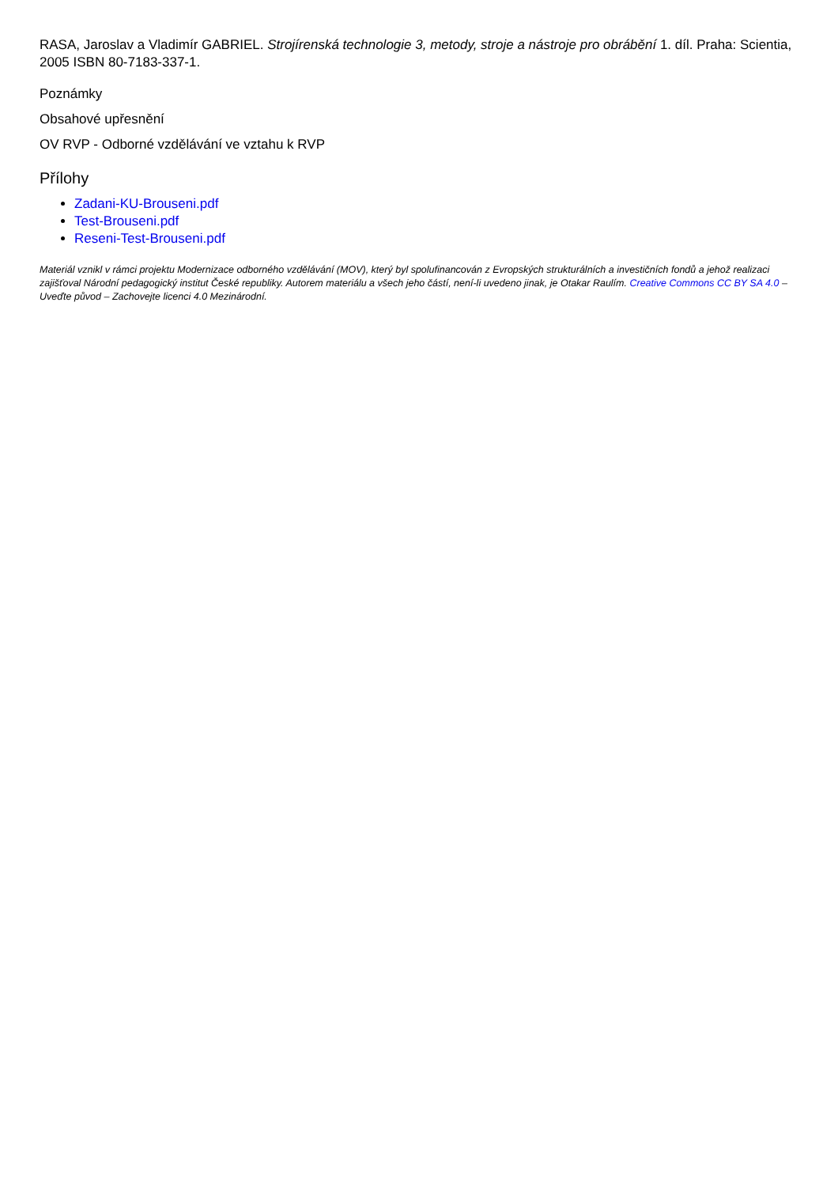RASA, Jaroslav a Vladimír GABRIEL. Strojírenská technologie 3, metody, stroje a nástroje pro obrábění 1. díl. Praha: Scientia, 2005 ISBN 80-7183-337-1.
Poznámky
Obsahové upřesnění
OV RVP - Odborné vzdělávání ve vztahu k RVP
Přílohy
Zadani-KU-Brouseni.pdf
Test-Brouseni.pdf
Reseni-Test-Brouseni.pdf
Materiál vznikl v rámci projektu Modernizace odborného vzdělávání (MOV), který byl spolufinancován z Evropských strukturálních a investičních fondů a jehož realizaci zajišťoval Národní pedagogický institut České republiky. Autorem materiálu a všech jeho částí, není-li uvedeno jinak, je Otakar Raulím. Creative Commons CC BY SA 4.0 – Uveďte původ – Zachovejte licenci 4.0 Mezinárodní.